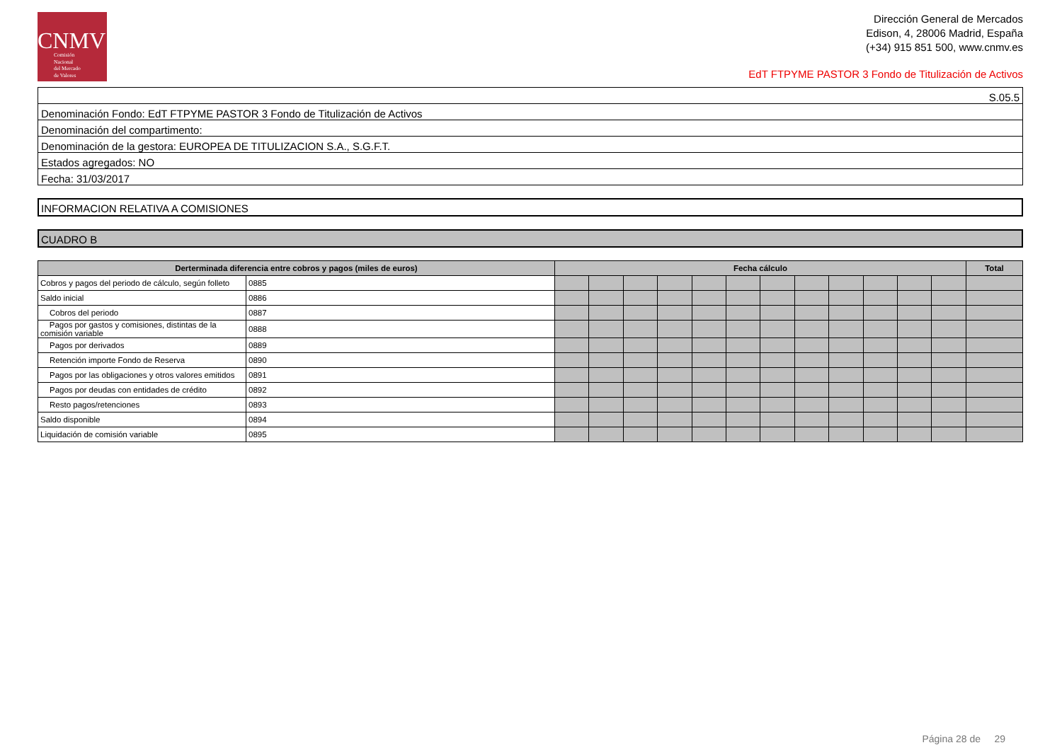CNMV
Comisión
Nacional
del Mercado
de Valores
Dirección General de Mercados
Edison, 4, 28006 Madrid, España
(+34) 915 851 500, www.cnmv.es
EdT FTPYME PASTOR 3 Fondo de Titulización de Activos
| S.05.5 |
| Denominación Fondo: EdT FTPYME PASTOR 3 Fondo de Titulización de Activos |
| Denominación del compartimento: |
| Denominación de la gestora: EUROPEA DE TITULIZACION S.A., S.G.F.T. |
| Estados agregados: NO |
| Fecha: 31/03/2017 |
INFORMACION RELATIVA A COMISIONES
CUADRO B
| Derterminada diferencia entre cobros y pagos (miles de euros) | | Fecha cálculo | | | | | | | | | | | | Total |
| --- | --- | --- | --- | --- | --- | --- | --- | --- | --- | --- | --- | --- | --- | --- |
| Cobros y pagos del periodo de cálculo, según folleto | 0885 | | | | | | | | | | | | | |
| Saldo inicial | 0886 | | | | | | | | | | | | | |
| Cobros del periodo | 0887 | | | | | | | | | | | | | |
| Pagos por gastos y comisiones, distintas de la comisión variable | 0888 | | | | | | | | | | | | | |
| Pagos por derivados | 0889 | | | | | | | | | | | | | |
| Retención importe Fondo de Reserva | 0890 | | | | | | | | | | | | | |
| Pagos por las obligaciones y otros valores emitidos | 0891 | | | | | | | | | | | | | |
| Pagos por deudas con entidades de crédito | 0892 | | | | | | | | | | | | | |
| Resto pagos/retenciones | 0893 | | | | | | | | | | | | | |
| Saldo disponible | 0894 | | | | | | | | | | | | | |
| Liquidación de comisión variable | 0895 | | | | | | | | | | | | | |
Página 28 de 29